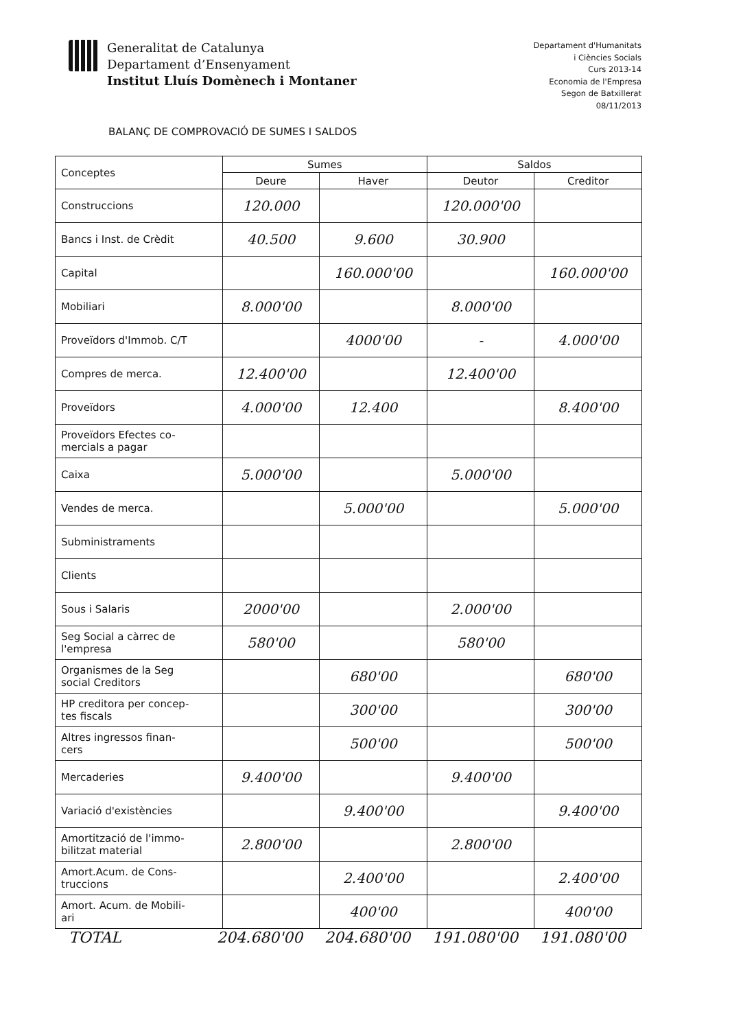Generalitat de Catalunya
Departament d’Ensenyament
Institut Lluís Domènech i Montaner
Departament d'Humanitats
i Ciències Socials
Curs 2013-14
Economia de l'Empresa
Segon de Batxillerat
08/11/2013
BALANÇ DE COMPROVACIÓ DE SUMES I SALDOS
| Conceptes | Sumes | | Saldos | |
| --- | --- | --- | --- | --- |
| | Deure | Haver | Deutor | Creditor |
| Construccions | 120.000 | | 120.000'00 | |
| Bancs i Inst. de Crèdit | 40.500 | 9.600 | 30.900 | |
| Capital | | 160.000'00 | | 160.000'00 |
| Mobiliari | 8.000'00 | | 8.000'00 | |
| Proveïdors d'Immob. C/T | | 4000'00 | - | 4.000'00 |
| Compres de merca. | 12.400'00 | | 12.400'00 | |
| Proveïdors | 4.000'00 | 12.400 | | 8.400'00 |
| Proveïdors Efectes co- mercials a pagar | | | | |
| Caixa | 5.000'00 | | 5.000'00 | |
| Vendes de merca. | | 5.000'00 | | 5.000'00 |
| Subministraments | | | | |
| Clients | | | | |
| Sous i Salaris | 2000'00 | | 2.000'00 | |
| Seg Social a càrrec de l'empresa | 580'00 | | 580'00 | |
| Organismes de la Seg social Creditors | | 680'00 | | 680'00 |
| HP creditora per concep- tes fiscals | | 300'00 | | 300'00 |
| Altres ingressos finan- cers | | 500'00 | | 500'00 |
| Mercaderies | 9.400'00 | | 9.400'00 | |
| Variació d'existències | | 9.400'00 | | 9.400'00 |
| Amortització de l'immo- bilitzat material | 2.800'00 | | 2.800'00 | |
| Amort.Acum. de Cons- truccions | | 2.400'00 | | 2.400'00 |
| Amort. Acum. de Mobili- ari | | 400'00 | | 400'00 |
TOTAL 204.680'00 204.680'00 191.080'00 191.080'00